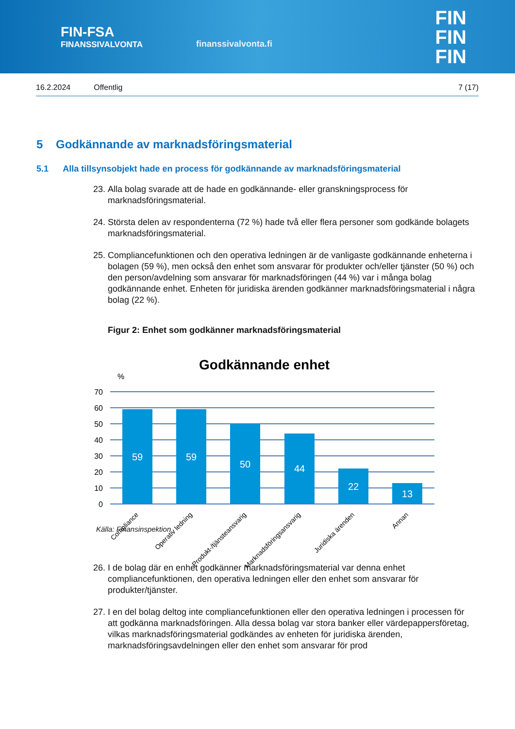FIN-FSA
FINANSSIVALVONTA
finanssivalvonta.fi
FIN
FIN
FIN
16.2.2024 Offentlig 7 (17)
5 Godkännande av marknadsföringsmaterial
5.1 Alla tillsynsobjekt hade en process för godkännande av marknadsföringsmaterial
23. Alla bolag svarade att de hade en godkännande- eller granskningsprocess för marknadsföringsmaterial.
24. Största delen av respondenterna (72 %) hade två eller flera personer som godkände bolagets marknadsföringsmaterial.
25. Compliancefunktionen och den operativa ledningen är de vanligaste godkännande enheterna i bolagen (59 %), men också den enhet som ansvarar för produkter och/eller tjänster (50 %) och den person/avdelning som ansvarar för marknadsföringen (44 %) var i många bolag godkännande enhet. Enheten för juridiska ärenden godkänner marknadsföringsmaterial i några bolag (22 %).
Figur 2: Enhet som godkänner marknadsföringsmaterial
Godkännande enhet
%
70
60
50
40
30
20
10
0
59
59
50
44
22
13
Compliance
Operativ ledning
Produkt-/tjänsteansvarig
Marknadsföringsansvarig
Juridiska ärenden
Annan
Källa: Finansinspektion
26. I de bolag där en enhet godkänner marknadsföringsmaterial var denna enhet compliancefunktionen, den operativa ledningen eller den enhet som ansvarar för produkter/tjänster.
27. I en del bolag deltog inte compliancefunktionen eller den operativa ledningen i processen för att godkänna marknadsföringen. Alla dessa bolag var stora banker eller värdepappersföretag, vilkas marknadsföringsmaterial godkändes av enheten för juridiska ärenden, marknadsföringsavdelningen eller den enhet som ansvarar för prod